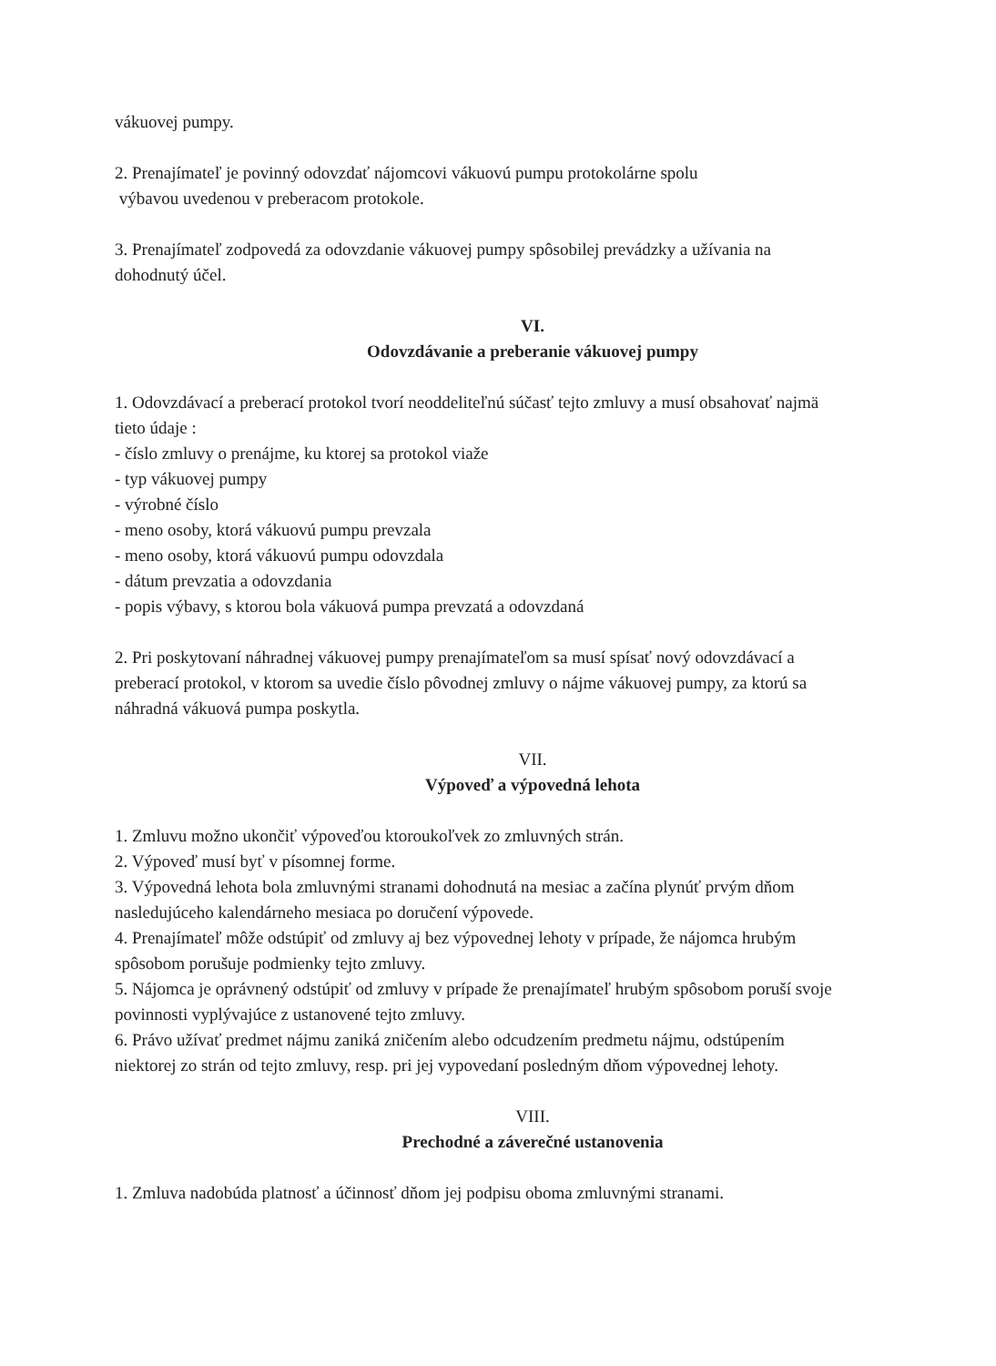vákuovej pumpy.
2. Prenajímateľ je povinný odovzdať nájomcovi vákuovú pumpu protokolárne spolu
výbavou uvedenou v preberacom protokole.
3. Prenajímateľ zodpovedá za odovzdanie vákuovej pumpy spôsobilej prevádzky a užívania na dohodnutý účel.
VI.
Odovzdávanie a preberanie vákuovej pumpy
1. Odovzdávací a preberací protokol tvorí neoddeliteľnú súčasť tejto zmluvy a musí obsahovať najmä tieto údaje :
- číslo zmluvy o prenájme, ku ktorej sa protokol viaže
- typ vákuovej pumpy
- výrobné číslo
- meno osoby, ktorá vákuovú pumpu prevzala
- meno osoby, ktorá vákuovú pumpu odovzdala
- dátum prevzatia a odovzdania
- popis výbavy, s ktorou bola vákuová pumpa prevzatá a odovzdaná
2. Pri poskytovaní náhradnej vákuovej pumpy prenajímateľom sa musí spísať nový odovzdávací a preberací protokol, v ktorom sa uvedie číslo pôvodnej zmluvy o nájme vákuovej pumpy, za ktorú sa náhradná vákuová pumpa poskytla.
VII.
Výpoveď a výpovedná lehota
1. Zmluvu možno ukončiť výpoveďou ktoroukoľvek zo zmluvných strán.
2. Výpoveď musí byť v písomnej forme.
3. Výpovedná lehota bola zmluvnými stranami dohodnutá na mesiac a začína plynúť prvým dňom nasledujúceho kalendárneho mesiaca po doručení výpovede.
4. Prenajímateľ môže odstúpiť od zmluvy aj bez výpovednej lehoty v prípade, že nájomca hrubým spôsobom porušuje podmienky tejto zmluvy.
5. Nájomca je oprávnený odstúpiť od zmluvy v prípade že prenajímateľ hrubým spôsobom poruší svoje povinnosti vyplývajúce z ustanovené tejto zmluvy.
6. Právo užívať predmet nájmu zaniká zničením alebo odcudzením predmetu nájmu, odstúpením niektorej zo strán od tejto zmluvy, resp. pri jej vypovedaní posledným dňom výpovednej lehoty.
VIII.
Prechodné a záverečné ustanovenia
1. Zmluva nadobúda platnosť a účinnosť dňom jej podpisu oboma zmluvnými stranami.